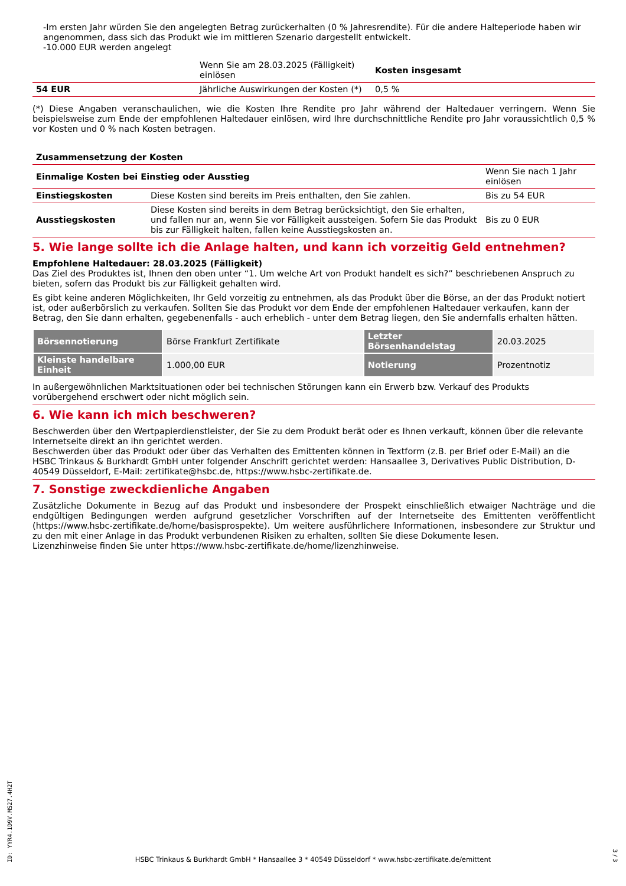-Im ersten Jahr würden Sie den angelegten Betrag zurückerhalten (0 % Jahresrendite). Für die andere Halteperiode haben wir angenommen, dass sich das Produkt wie im mittleren Szenario dargestellt entwickelt.
-10.000 EUR werden angelegt
| | Wenn Sie am 28.03.2025 (Fälligkeit) einlösen | Kosten insgesamt |
| 54 EUR | Jährliche Auswirkungen der Kosten (*) | 0,5 % |
(*) Diese Angaben veranschaulichen, wie die Kosten Ihre Rendite pro Jahr während der Haltedauer verringern. Wenn Sie beispielsweise zum Ende der empfohlenen Haltedauer einlösen, wird Ihre durchschnittliche Rendite pro Jahr voraussichtlich 0,5 % vor Kosten und 0 % nach Kosten betragen.
| Zusammensetzung der Kosten | | |
| --- | --- | --- |
| Einmalige Kosten bei Einstieg oder Ausstieg | | Wenn Sie nach 1 Jahr einlösen |
| Einstiegskosten | Diese Kosten sind bereits im Preis enthalten, den Sie zahlen. | Bis zu 54 EUR |
| Ausstiegskosten | Diese Kosten sind bereits in dem Betrag berücksichtigt, den Sie erhalten, und fallen nur an, wenn Sie vor Fälligkeit aussteigen. Sofern Sie das Produkt bis zur Fälligkeit halten, fallen keine Ausstiegskosten an. | Bis zu 0 EUR |
5. Wie lange sollte ich die Anlage halten, und kann ich vorzeitig Geld entnehmen?
Empfohlene Haltedauer: 28.03.2025 (Fälligkeit)
Das Ziel des Produktes ist, Ihnen den oben unter “1. Um welche Art von Produkt handelt es sich?” beschriebenen Anspruch zu bieten, sofern das Produkt bis zur Fälligkeit gehalten wird.
Es gibt keine anderen Möglichkeiten, Ihr Geld vorzeitig zu entnehmen, als das Produkt über die Börse, an der das Produkt notiert ist, oder außerbörslich zu verkaufen. Sollten Sie das Produkt vor dem Ende der empfohlenen Haltedauer verkaufen, kann der Betrag, den Sie dann erhalten, gegebenenfalls - auch erheblich - unter dem Betrag liegen, den Sie andernfalls erhalten hätten.
| Börsennotierung | Börse Frankfurt Zertifikate | Letzter Börsenhandelstag | 20.03.2025 |
| Kleinste handelbare Einheit | 1.000,00 EUR | Notierung | Prozentnotiz |
In außergewöhnlichen Marktsituationen oder bei technischen Störungen kann ein Erwerb bzw. Verkauf des Produkts vorübergehend erschwert oder nicht möglich sein.
6. Wie kann ich mich beschweren?
Beschwerden über den Wertpapierdienstleister, der Sie zu dem Produkt berät oder es Ihnen verkauft, können über die relevante Internetseite direkt an ihn gerichtet werden.
Beschwerden über das Produkt oder über das Verhalten des Emittenten können in Textform (z.B. per Brief oder E-Mail) an die HSBC Trinkaus & Burkhardt GmbH unter folgender Anschrift gerichtet werden: Hansaallee 3, Derivatives Public Distribution, D-40549 Düsseldorf, E-Mail: zertifikate@hsbc.de, https://www.hsbc-zertifikate.de.
7. Sonstige zweckdienliche Angaben
Zusätzliche Dokumente in Bezug auf das Produkt und insbesondere der Prospekt einschließlich etwaiger Nachträge und die endgültigen Bedingungen werden aufgrund gesetzlicher Vorschriften auf der Internetseite des Emittenten veröffentlicht (https://www.hsbc-zertifikate.de/home/basisprospekte). Um weitere ausführlichere Informationen, insbesondere zur Struktur und zu den mit einer Anlage in das Produkt verbundenen Risiken zu erhalten, sollten Sie diese Dokumente lesen.
Lizenzhinweise finden Sie unter https://www.hsbc-zertifikate.de/home/lizenzhinweise.
ID: YYR4.1D9V.MS27.4H2T
HSBC Trinkaus & Burkhardt GmbH * Hansaallee 3 * 40549 Düsseldorf * www.hsbc-zertifikate.de/emittent
3 / 3